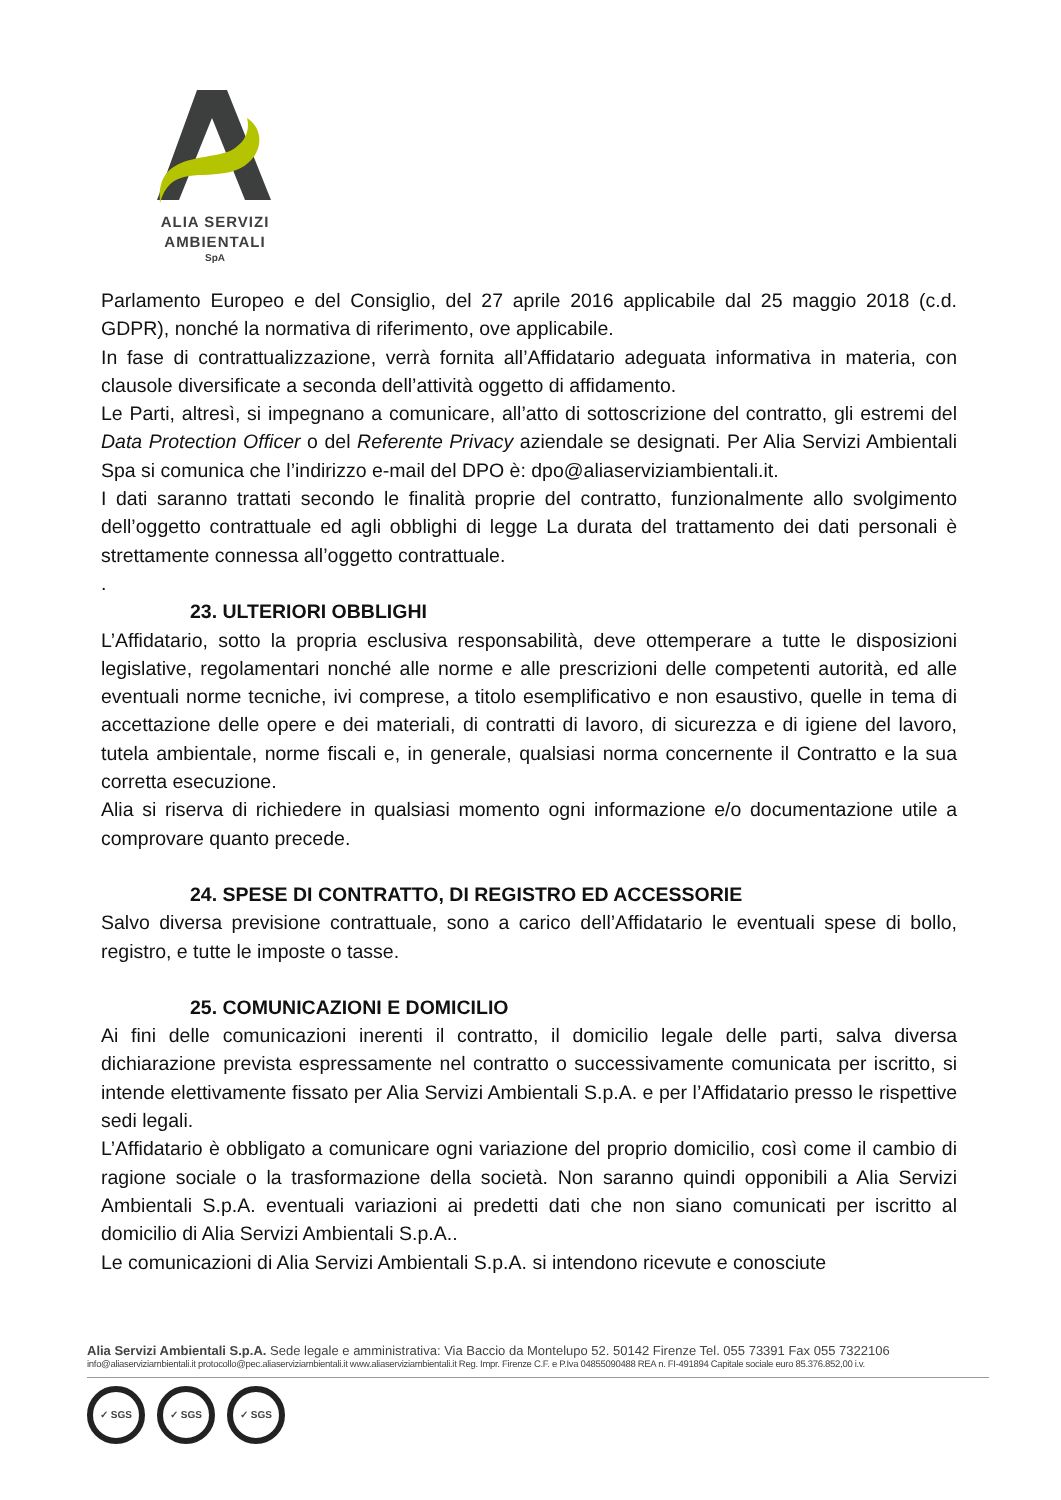ALIA SERVIZI
AMBIENTALI
SpA
Parlamento Europeo e del Consiglio, del 27 aprile 2016 applicabile dal 25 maggio 2018 (c.d. GDPR), nonché la normativa di riferimento, ove applicabile.
In fase di contrattualizzazione, verrà fornita all’Affidatario adeguata informativa in materia, con clausole diversificate a seconda dell’attività oggetto di affidamento.
Le Parti, altresì, si impegnano a comunicare, all’atto di sottoscrizione del contratto, gli estremi del Data Protection Officer o del Referente Privacy aziendale se designati. Per Alia Servizi Ambientali Spa si comunica che l’indirizzo e-mail del DPO è: dpo@aliaserviziambientali.it.
I dati saranno trattati secondo le finalità proprie del contratto, funzionalmente allo svolgimento dell’oggetto contrattuale ed agli obblighi di legge La durata del trattamento dei dati personali è strettamente connessa all’oggetto contrattuale.
.
23. ULTERIORI OBBLIGHI
L’Affidatario, sotto la propria esclusiva responsabilità, deve ottemperare a tutte le disposizioni legislative, regolamentari nonché alle norme e alle prescrizioni delle competenti autorità, ed alle eventuali norme tecniche, ivi comprese, a titolo esemplificativo e non esaustivo, quelle in tema di accettazione delle opere e dei materiali, di contratti di lavoro, di sicurezza e di igiene del lavoro, tutela ambientale, norme fiscali e, in generale, qualsiasi norma concernente il Contratto e la sua corretta esecuzione.
Alia si riserva di richiedere in qualsiasi momento ogni informazione e/o documentazione utile a comprovare quanto precede.
24. SPESE DI CONTRATTO, DI REGISTRO ED ACCESSORIE
Salvo diversa previsione contrattuale, sono a carico dell’Affidatario le eventuali spese di bollo, registro, e tutte le imposte o tasse.
25. COMUNICAZIONI E DOMICILIO
Ai fini delle comunicazioni inerenti il contratto, il domicilio legale delle parti, salva diversa dichiarazione prevista espressamente nel contratto o successivamente comunicata per iscritto, si intende elettivamente fissato per Alia Servizi Ambientali S.p.A. e per l’Affidatario presso le rispettive sedi legali.
L’Affidatario è obbligato a comunicare ogni variazione del proprio domicilio, così come il cambio di ragione sociale o la trasformazione della società. Non saranno quindi opponibili a Alia Servizi Ambientali S.p.A. eventuali variazioni ai predetti dati che non siano comunicati per iscritto al domicilio di Alia Servizi Ambientali S.p.A..
Le comunicazioni di Alia Servizi Ambientali S.p.A. si intendono ricevute e conosciute
Alia Servizi Ambientali S.p.A. Sede legale e amministrativa: Via Baccio da Montelupo 52. 50142 Firenze Tel. 055 73391 Fax 055 7322106
info@aliaserviziambientali.it protocollo@pec.aliaserviziambientali.it www.aliaserviziambientali.it Reg. Impr. Firenze C.F. e P.Iva 04855090488 REA n. FI-491894 Capitale sociale euro 85.376.852,00 i.v.
✓ SGS ✓ SGS ✓ SGS